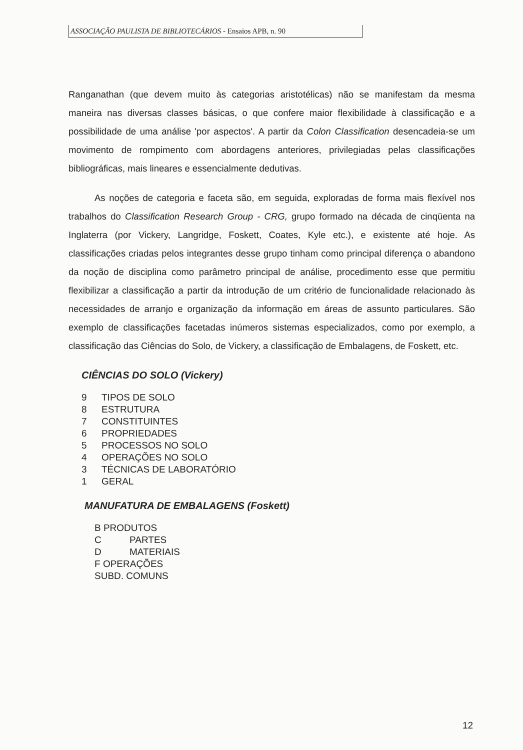ASSOCIAÇÃO PAULISTA DE BIBLIOTECÁRIOS - Ensaios APB, n. 90
Ranganathan (que devem muito às categorias aristotélicas) não se manifestam da mesma maneira nas diversas classes básicas, o que confere maior flexibilidade à classificação e a possibilidade de uma análise 'por aspectos'. A partir da Colon Classification desencadeia-se um movimento de rompimento com abordagens anteriores, privilegiadas pelas classificações bibliográficas, mais lineares e essencialmente dedutivas.
As noções de categoria e faceta são, em seguida, exploradas de forma mais flexível nos trabalhos do Classification Research Group - CRG, grupo formado na década de cinqüenta na Inglaterra (por Vickery, Langridge, Foskett, Coates, Kyle etc.), e existente até hoje. As classificações criadas pelos integrantes desse grupo tinham como principal diferença o abandono da noção de disciplina como parâmetro principal de análise, procedimento esse que permitiu flexibilizar a classificação a partir da introdução de um critério de funcionalidade relacionado às necessidades de arranjo e organização da informação em áreas de assunto particulares. São exemplo de classificações facetadas inúmeros sistemas especializados, como por exemplo, a classificação das Ciências do Solo, de Vickery, a classificação de Embalagens, de Foskett, etc.
CIÊNCIAS DO SOLO (Vickery)
9 TIPOS DE SOLO
8 ESTRUTURA
7 CONSTITUINTES
6 PROPRIEDADES
5 PROCESSOS NO SOLO
4 OPERAÇÕES NO SOLO
3 TÉCNICAS DE LABORATÓRIO
1 GERAL
MANUFATURA DE EMBALAGENS (Foskett)
B PRODUTOS
C PARTES
D MATERIAIS
F OPERAÇÕES
SUBD. COMUNS
12